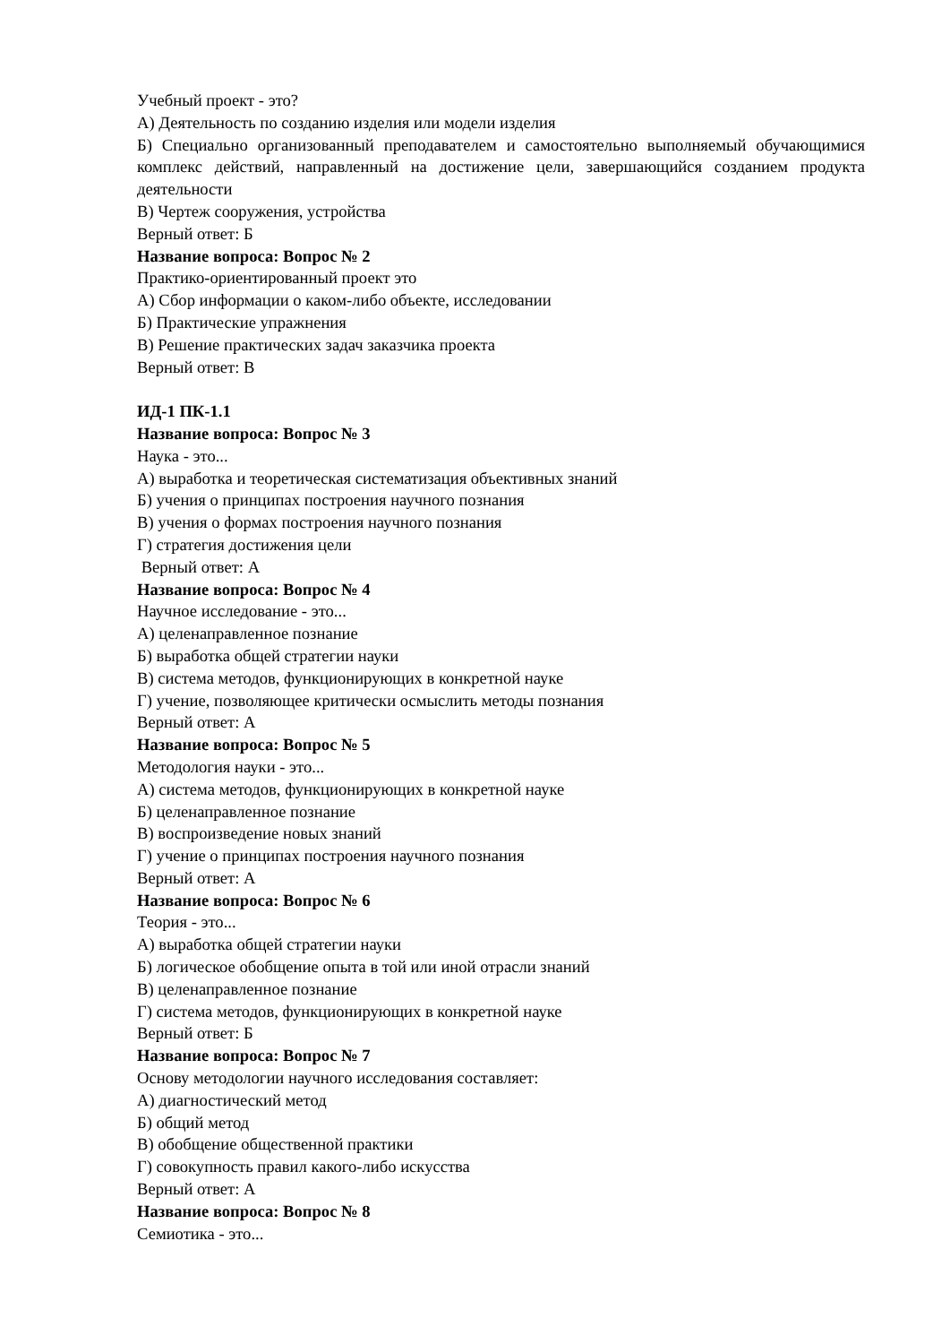Учебный проект - это?
А) Деятельность по созданию изделия или модели изделия
Б) Специально организованный преподавателем и самостоятельно выполняемый обучающимися комплекс действий, направленный на достижение цели, завершающийся созданием продукта деятельности
В) Чертеж сооружения, устройства
Верный ответ: Б
Название вопроса: Вопрос № 2
Практико-ориентированный проект это
А) Сбор информации о каком-либо объекте, исследовании
Б) Практические упражнения
В) Решение практических задач заказчика проекта
Верный ответ: В
ИД-1 ПК-1.1
Название вопроса: Вопрос № 3
Наука - это...
А) выработка и теоретическая систематизация объективных знаний
Б) учения о принципах построения научного познания
В) учения о формах построения научного познания
Г) стратегия достижения цели
Верный ответ: А
Название вопроса: Вопрос № 4
Научное исследование - это...
А) целенаправленное познание
Б) выработка общей стратегии науки
В) система методов, функционирующих в конкретной науке
Г) учение, позволяющее критически осмыслить методы познания
Верный ответ: А
Название вопроса: Вопрос № 5
Методология науки - это...
А) система методов, функционирующих в конкретной науке
Б) целенаправленное познание
В) воспроизведение новых знаний
Г) учение о принципах построения научного познания
Верный ответ: А
Название вопроса: Вопрос № 6
Теория - это...
А) выработка общей стратегии науки
Б) логическое обобщение опыта в той или иной отрасли знаний
В) целенаправленное познание
Г) система методов, функционирующих в конкретной науке
Верный ответ: Б
Название вопроса: Вопрос № 7
Основу методологии научного исследования составляет:
А) диагностический метод
Б) общий метод
В) обобщение общественной практики
Г) совокупность правил какого-либо искусства
Верный ответ: А
Название вопроса: Вопрос № 8
Семиотика - это...